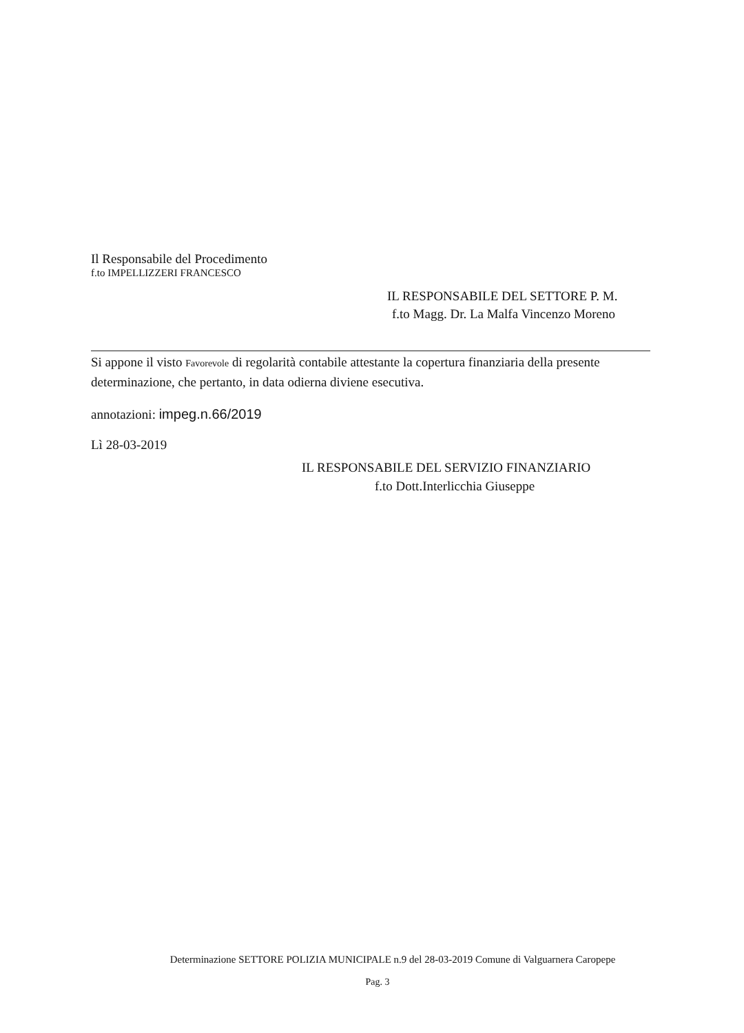Il Responsabile del Procedimento
f.to IMPELLIZZERI FRANCESCO
IL RESPONSABILE DEL SETTORE P. M.
f.to Magg. Dr. La Malfa Vincenzo Moreno
Si appone il visto Favorevole di regolarità contabile attestante la copertura finanziaria della presente determinazione, che pertanto, in data odierna diviene esecutiva.
annotazioni: impeg.n.66/2019
Lì 28-03-2019
IL RESPONSABILE DEL SERVIZIO FINANZIARIO
f.to Dott.Interlicchia Giuseppe
Determinazione SETTORE POLIZIA MUNICIPALE n.9 del 28-03-2019 Comune di Valguarnera Caropepe
Pag. 3